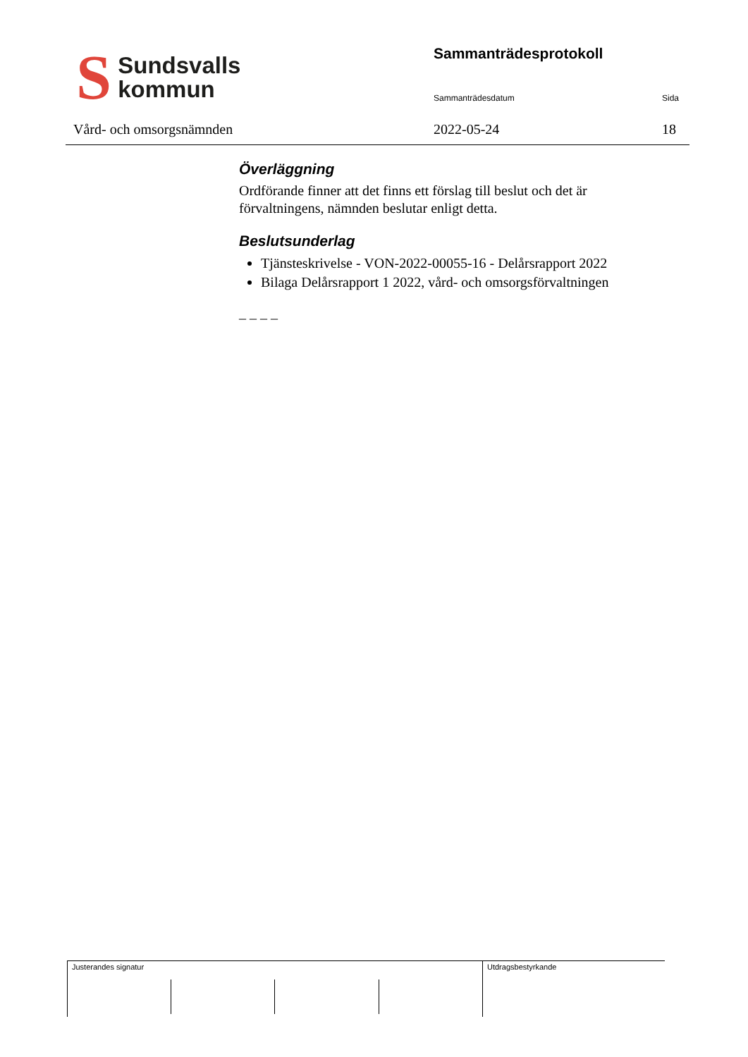S Sundsvalls
kommun
Vård- och omsorgsnämnden
Sammanträdesprotokoll
Sammanträdesdatum Sida
2022-05-24 18
Överläggning
Ordförande finner att det finns ett förslag till beslut och det är förvaltningens, nämnden beslutar enligt detta.
Beslutsunderlag
Tjänsteskrivelse - VON-2022-00055-16 - Delårsrapport 2022
Bilaga Delårsrapport 1 2022, vård- och omsorgsförvaltningen
_ _ _ _
Justerandes signatur Utdragsbestyrkande